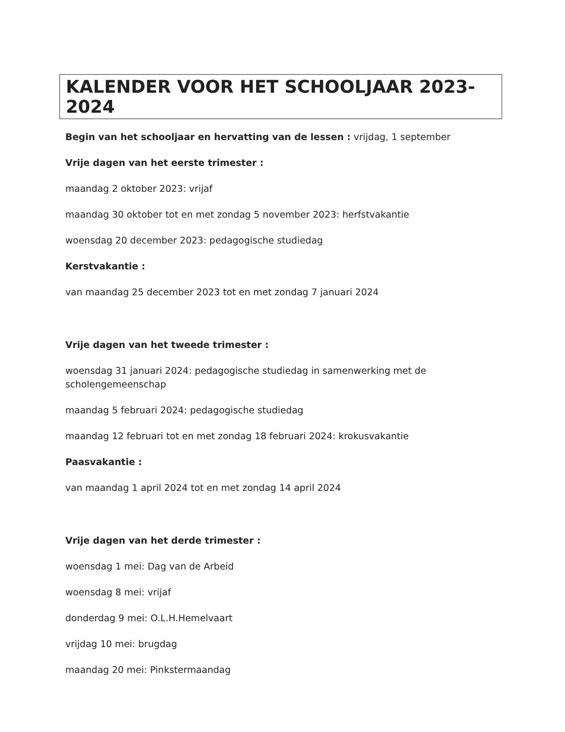KALENDER VOOR HET SCHOOLJAAR 2023-2024
Begin van het schooljaar en hervatting van de lessen : vrijdag, 1 september
Vrije dagen van het eerste trimester :
maandag 2 oktober 2023: vrijaf
maandag 30 oktober tot en met zondag 5 november 2023: herfstvakantie
woensdag 20 december 2023: pedagogische studiedag
Kerstvakantie :
van maandag 25 december 2023 tot en met zondag 7 januari 2024
Vrije dagen van het tweede trimester :
woensdag 31 januari 2024: pedagogische studiedag in samenwerking met de scholengemeenschap
maandag 5 februari 2024: pedagogische studiedag
maandag 12 februari tot en met zondag 18 februari 2024: krokusvakantie
Paasvakantie :
van maandag 1 april 2024 tot en met zondag 14 april 2024
Vrije dagen van het derde trimester :
woensdag 1 mei: Dag van de Arbeid
woensdag 8 mei: vrijaf
donderdag 9 mei: O.L.H.Hemelvaart
vrijdag 10 mei: brugdag
maandag 20 mei: Pinkstermaandag